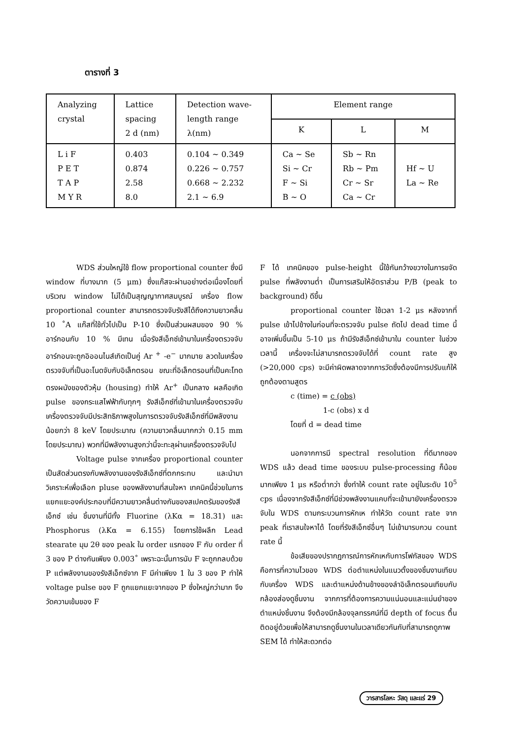ตารางที่ 3
| Analyzing crystal | Lattice spacing 2 d (nm) | Detection wave- length range λ(nm) | Element range | | |
| --- | --- | --- | --- | --- | --- |
| | | | K | L | M |
| L i F P E T T A P M Y R | 0.403 0.874 2.58 8.0 | 0.104 ~ 0.349 0.226 ~ 0.757 0.668 ~ 2.232 2.1 ~ 6.9 | Ca ~ Se Si ~ Cr F ~ Si B ~ O | Sb ~ Rn Rb ~ Pm Cr ~ Sr Ca ~ Cr | Hf ~ U La ~ Re |
WDS ส่วนใหญ่ใช้ flow proportional counter ซึ่งมี window ที่บางมาก (5 μm) ซึ่งแก๊สจะผ่านอย่างต่อเนื่องโดยที่บริเวณ window ไม่ได้เป็นสุญญากาศสมบูรณ์ เครื่อง flow proportional counter สามารถตรวจจับรังสีได้ถึงความยาวคลื่น 10 ˚A แก๊สที่ใช้ทั่วไปเป็น P-10 ซึ่งเป็นส่วนผสมของ 90 % อาร์กอนกับ 10 % มีเทน เมื่อรังสีเอ็กซ์เข้ามาในเครื่องตรวจจับ อาร์กอนจะถูกอิออนไนส์เกิดเป็นคู่ Ar <sup>+</sup> -e<sup>−</sup> มากมาย ลวดในเครื่องตรวจจับที่เป็นอะโนดจับกับอิเล็กตรอน ขณะที่อิเล็กตรอนที่เป็นคะโทดตรงผนังของตัวหุ้ม (housing) ทำให้ Ar<sup>+</sup> เป็นกลาง ผลคือเกิด pulse ของกระแสไฟฟ้ากับทุกๆ รังสีเอ็กซ์ที่เข้ามาในเครื่องตรวจจับ เครื่องตรวจจับมีประสิทธิภาพสูงในการตรวจจับรังสีเอ็กซ์ที่มีพลังงานน้อยกว่า 8 keV โดยประมาณ (ความยาวคลื่นมากกว่า 0.15 mm โดยประมาณ) พวกที่มีพลังงานสูงกว่านี้จะทะลุผ่านเครื่องตรวจจับไป
Voltage pulse จากเครื่อง proportional counter เป็นสัดส่วนตรงกับพลังงานของรังสีเอ็กซ์ที่ตกกระทบ และนำมาวิเคราะห์เพื่อเลือก pluse ของพลังงานที่สนใจหา เทคนิคนี้ช่วยในการแยกแยะองค์ประกอบที่มีความยาวคลื่นต่างกันของสเปคตรัมของรังสีเอ็กซ์ เช่น ชิ้นงานที่มีทั้ง Fluorine (λKα = 18.31) และ Phosphorus (λKα = 6.155) โดยการใช้ผลึก Lead stearate มุม 2θ ของ peak ใน order แรกของ F กับ order ที่ 3 ของ P ต่างกันเพียง 0.003˚ เพราะฉะนั้นการนับ F จะถูกกลบด้วย P แต่พลังงานของรังสีเอ็กซ์จาก F มีค่าเพียง 1 ใน 3 ของ P ทำให้ voltage pulse ของ F ถูกแยกแยะจากของ P ซึ่งใหญ่กว่ามาก จึงวัดความเข้มของ F
F ได้ เทคนิคของ pulse-height นี้ใช้กันกว้างขวางในการขจัด pulse ที่พลังงานต่ำ เป็นการเสริมให้อัตราส่วน P/B (peak to background) ดีขึ้น
proportional counter ใช้เวลา 1-2 μs หลังจากที่ pulse เข้าไปข้างในก่อนที่จะตรวจจับ pulse ถัดไป dead time นี้อาจเพิ่มขึ้นเป็น 5-10 μs ถ้ามีรังสีเอ็กซ์เข้ามาใน counter ในช่วงเวลานี้ เครื่องจะไม่สามารถตรวจจับได้ที่ count rate สูง (>20,000 cps) จะมีค่าผิดพลาดจากการวัดซึ่งต้องมีการปรับแก้ให้ถูกต้องตามสูตร
c (time) = c (obs)
1-c (obs) x d
โดยที่ d = dead time
นอกจากการมี spectral resolution ที่ดีมากของ WDS แล้ว dead time ของระบบ pulse-processing ก็น้อยมากเพียง 1 μs หรือต่ำกว่า ซึ่งทำให้ count rate อยู่ในระดับ 10<sup>5</sup> cps เนื่องจากรังสีเอ็กซ์ที่มีช่วงพลังงานแคบที่จะเข้ามายังเครื่องตรวจจับใน WDS ตามกระบวนการหักเห ทำให้วัด count rate จาก peak ที่เราสนใจหาได้ โดยที่รังสีเอ็กซ์อื่นๆ ไม่เข้ามารบกวน count rate นี้
ข้อเสียของปรากฏการณ์การหักเหกับการโฟกัสของ WDS คือการที่ความไวของ WDS ต่อตำแหน่งในแนวตั้งของชิ้นงานเทียบกับเครื่อง WDS และตำแหน่งด้านข้างของลำอิเล็กตรอนเทียบกับกล้องส่องดูชิ้นงาน จากการที่ต้องการความแน่นอนและแม่นยำของตำแหน่งชิ้นงาน จึงต้องมีกล้องจุลทรรศน์ที่มี depth of focus ตื้นติดอยู่ด้วยเพื่อให้สามารถดูชิ้นงานในเวลาเดียวกันกับที่สามารถดูภาพ SEM ได้ ทำให้สะดวกต่อ
วารสารโลหะ วัสดุ และแร่ 29